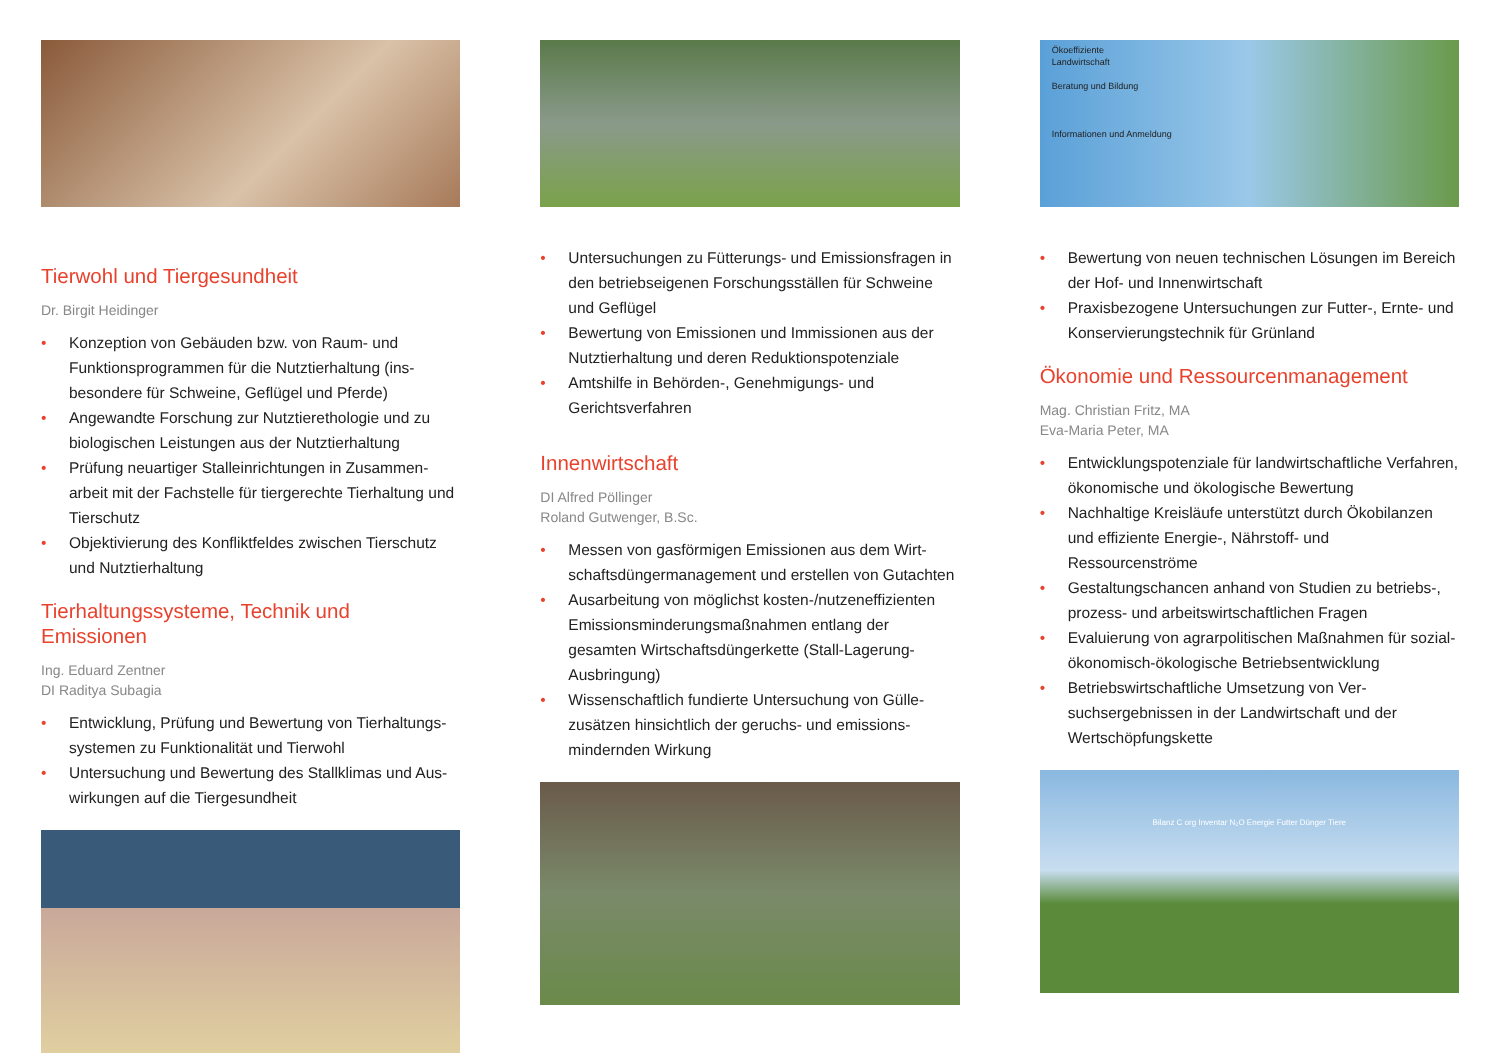Tierwohl und Tiergesundheit
Dr. Birgit Heidinger
• Konzeption von Gebäuden bzw. von Raum- und Funktionsprogrammen für die Nutztierhaltung (ins­besondere für Schweine, Geflügel und Pferde)
• Angewandte Forschung zur Nutztierethologie und zu biologischen Leistungen aus der Nutztierhaltung
• Prüfung neuartiger Stalleinrichtungen in Zusammen­arbeit mit der Fachstelle für tiergerechte Tierhaltung und Tierschutz
• Objektivierung des Konfliktfeldes zwischen Tierschutz und Nutztierhaltung
Tierhaltungssysteme, Technik und Emissionen
Ing. Eduard Zentner
DI Raditya Subagia
• Entwicklung, Prüfung und Bewertung von Tierhaltungs­systemen zu Funktionalität und Tierwohl
• Untersuchung und Bewertung des Stallklimas und Aus­wirkungen auf die Tiergesundheit
• Untersuchungen zu Fütterungs- und Emissionsfragen in den betriebseigenen Forschungsställen für Schweine und Geflügel
• Bewertung von Emissionen und Immissionen aus der Nutztierhaltung und deren Reduktionspotenziale
• Amtshilfe in Behörden-, Genehmigungs- und Gerichtsverfahren
Innenwirtschaft
DI Alfred Pöllinger
Roland Gutwenger, B.Sc.
• Messen von gasförmigen Emissionen aus dem Wirt­schaftsdüngermanagement und erstellen von Gutachten
• Ausarbeitung von möglichst kosten-/nutzeneffizienten Emissionsminderungsmaßnahmen entlang der gesamten Wirtschaftsdüngerkette (Stall-Lagerung-Ausbringung)
• Wissenschaftlich fundierte Untersuchung von Gülle­zusätzen hinsichtlich der geruchs- und emissions­mindernden Wirkung
Ökoeffiziente
Landwirtschaft
Beratung und Bildung
Informationen und Anmeldung
• Bewertung von neuen technischen Lösungen im Be­reich der Hof- und Innenwirtschaft
• Praxisbezogene Untersuchungen zur Futter-, Ernte- und Konservierungstechnik für Grünland
Ökonomie und Ressourcenmanagement
Mag. Christian Fritz, MA
Eva-Maria Peter, MA
• Entwicklungspotenziale für landwirtschaftliche Ver­fahren, ökonomische und ökologische Bewertung
• Nachhaltige Kreisläufe unterstützt durch Öko­bilanzen und effiziente Energie-, Nährstoff- und Ressourcenströme
• Gestaltungschancen anhand von Studien zu betriebs-, prozess- und arbeitswirtschaftlichen Fragen
• Evaluierung von agrarpolitischen Maßnahmen für sozial-ökonomisch-ökologische Betriebsentwicklung
• Betriebswirtschaftliche Umsetzung von Ver­suchsergebnissen in der Landwirtschaft und der Wertschöpfungskette
Bilanz C org Inventar N₂O Energie Futter Dünger Tiere